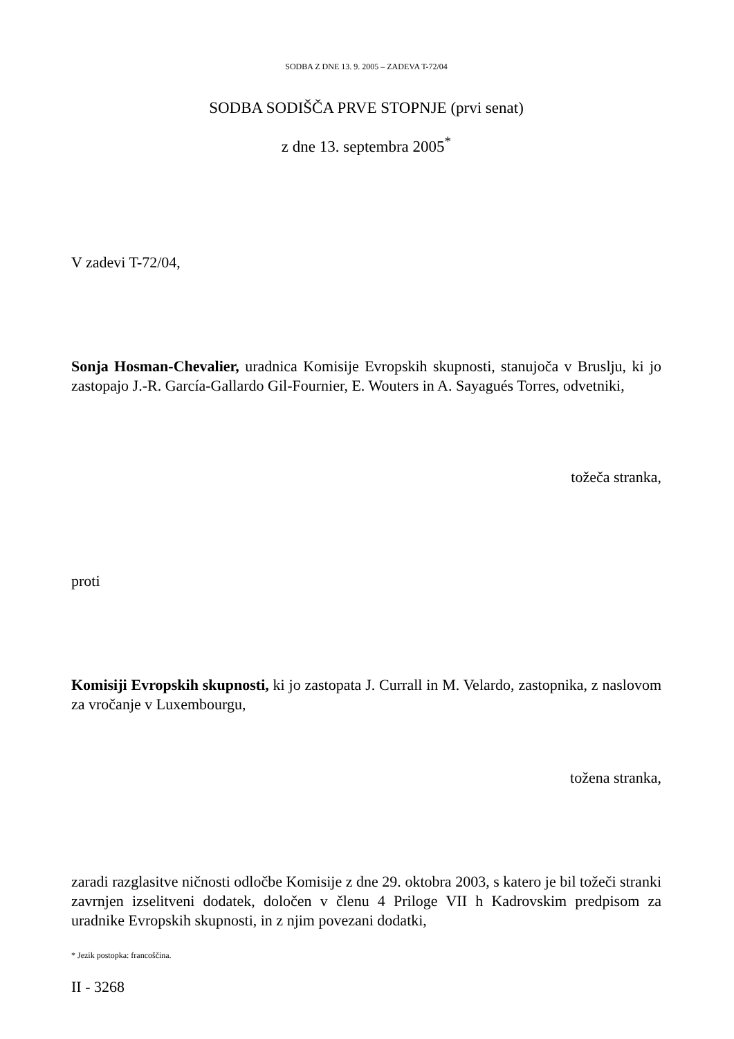SODBA Z DNE 13. 9. 2005 – ZADEVA T-72/04
SODBA SODIŠČA PRVE STOPNJE (prvi senat)
z dne 13. septembra 2005<sup>*</sup>
V zadevi T-72/04,
Sonja Hosman-Chevalier, uradnica Komisije Evropskih skupnosti, stanujoča v Bruslju, ki jo zastopajo J.-R. García-Gallardo Gil-Fournier, E. Wouters in A. Sayagués Torres, odvetniki,
tožeča stranka,
proti
Komisiji Evropskih skupnosti, ki jo zastopata J. Currall in M. Velardo, zastopnika, z naslovom za vročanje v Luxembourgu,
tožena stranka,
zaradi razglasitve ničnosti odločbe Komisije z dne 29. oktobra 2003, s katero je bil tožeči stranki zavrnjen izselitveni dodatek, določen v členu 4 Priloge VII h Kadrovskim predpisom za uradnike Evropskih skupnosti, in z njim povezani dodatki,
* Jezik postopka: francoščina.
II - 3268